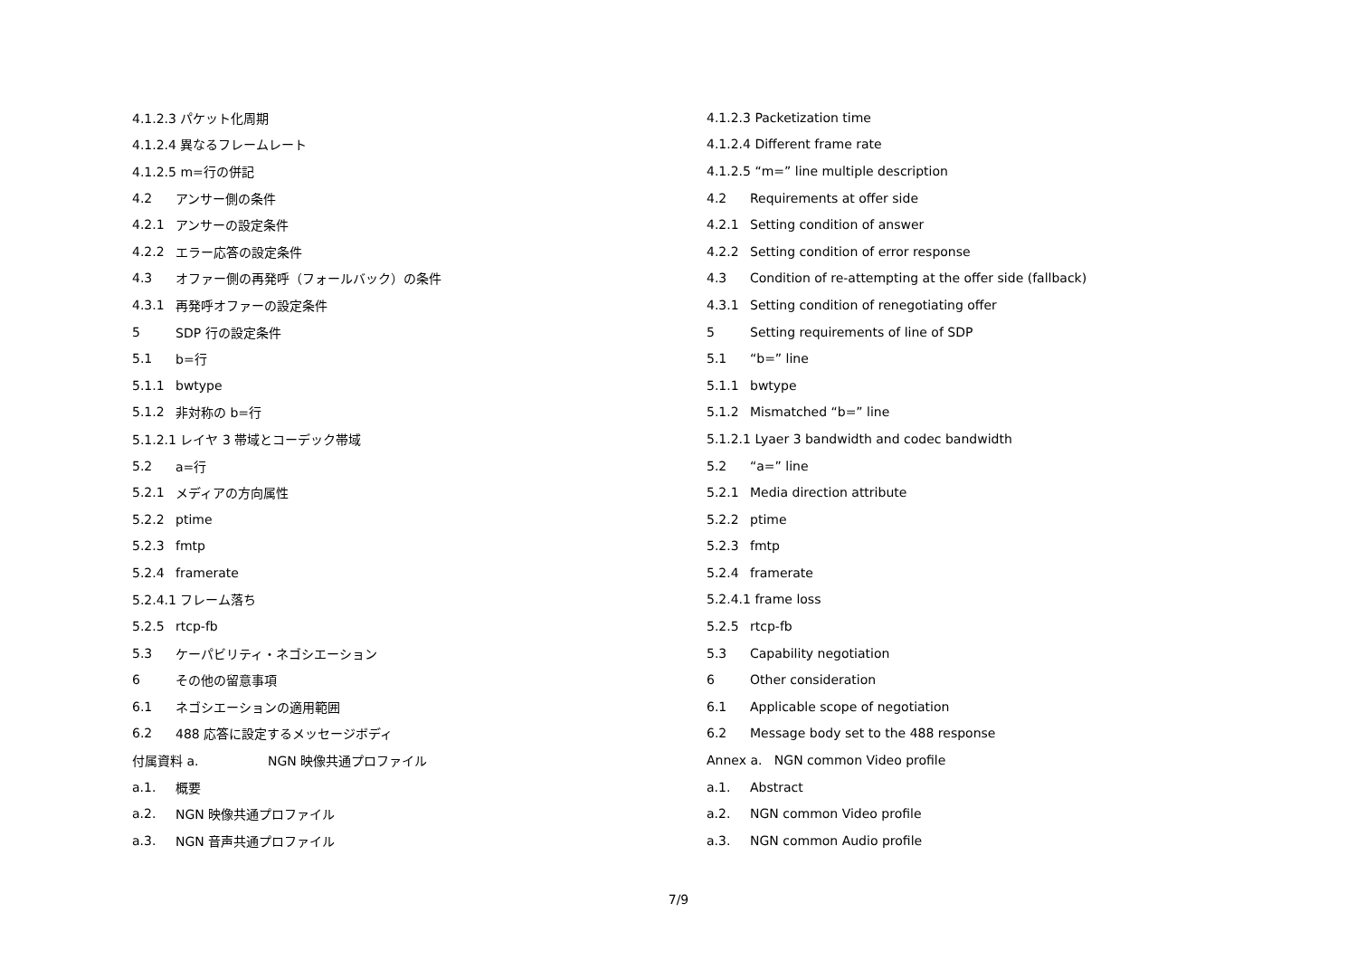4.1.2.3 パケット化周期
4.1.2.4 異なるフレームレート
4.1.2.5 m=行の併記
4.2 アンサー側の条件
4.2.1 アンサーの設定条件
4.2.2 エラー応答の設定条件
4.3 オファー側の再発呼（フォールバック）の条件
4.3.1 再発呼オファーの設定条件
5 SDP 行の設定条件
5.1 b=行
5.1.1 bwtype
5.1.2 非対称の b=行
5.1.2.1 レイヤ 3 帯域とコーデック帯域
5.2 a=行
5.2.1 メディアの方向属性
5.2.2 ptime
5.2.3 fmtp
5.2.4 framerate
5.2.4.1 フレーム落ち
5.2.5 rtcp-fb
5.3 ケーパビリティ・ネゴシエーション
6 その他の留意事項
6.1 ネゴシエーションの適用範囲
6.2 488 応答に設定するメッセージボディ
付属資料 a. NGN 映像共通プロファイル
a.1. 概要
a.2. NGN 映像共通プロファイル
a.3. NGN 音声共通プロファイル
4.1.2.3 Packetization time
4.1.2.4 Different frame rate
4.1.2.5 “m=” line multiple description
4.2 Requirements at offer side
4.2.1 Setting condition of answer
4.2.2 Setting condition of error response
4.3 Condition of re-attempting at the offer side (fallback)
4.3.1 Setting condition of renegotiating offer
5 Setting requirements of line of SDP
5.1 “b=” line
5.1.1 bwtype
5.1.2 Mismatched “b=” line
5.1.2.1 Lyaer 3 bandwidth and codec bandwidth
5.2 “a=” line
5.2.1 Media direction attribute
5.2.2 ptime
5.2.3 fmtp
5.2.4 framerate
5.2.4.1 frame loss
5.2.5 rtcp-fb
5.3 Capability negotiation
6 Other consideration
6.1 Applicable scope of negotiation
6.2 Message body set to the 488 response
Annex a. NGN common Video profile
a.1. Abstract
a.2. NGN common Video profile
a.3. NGN common Audio profile
7/9